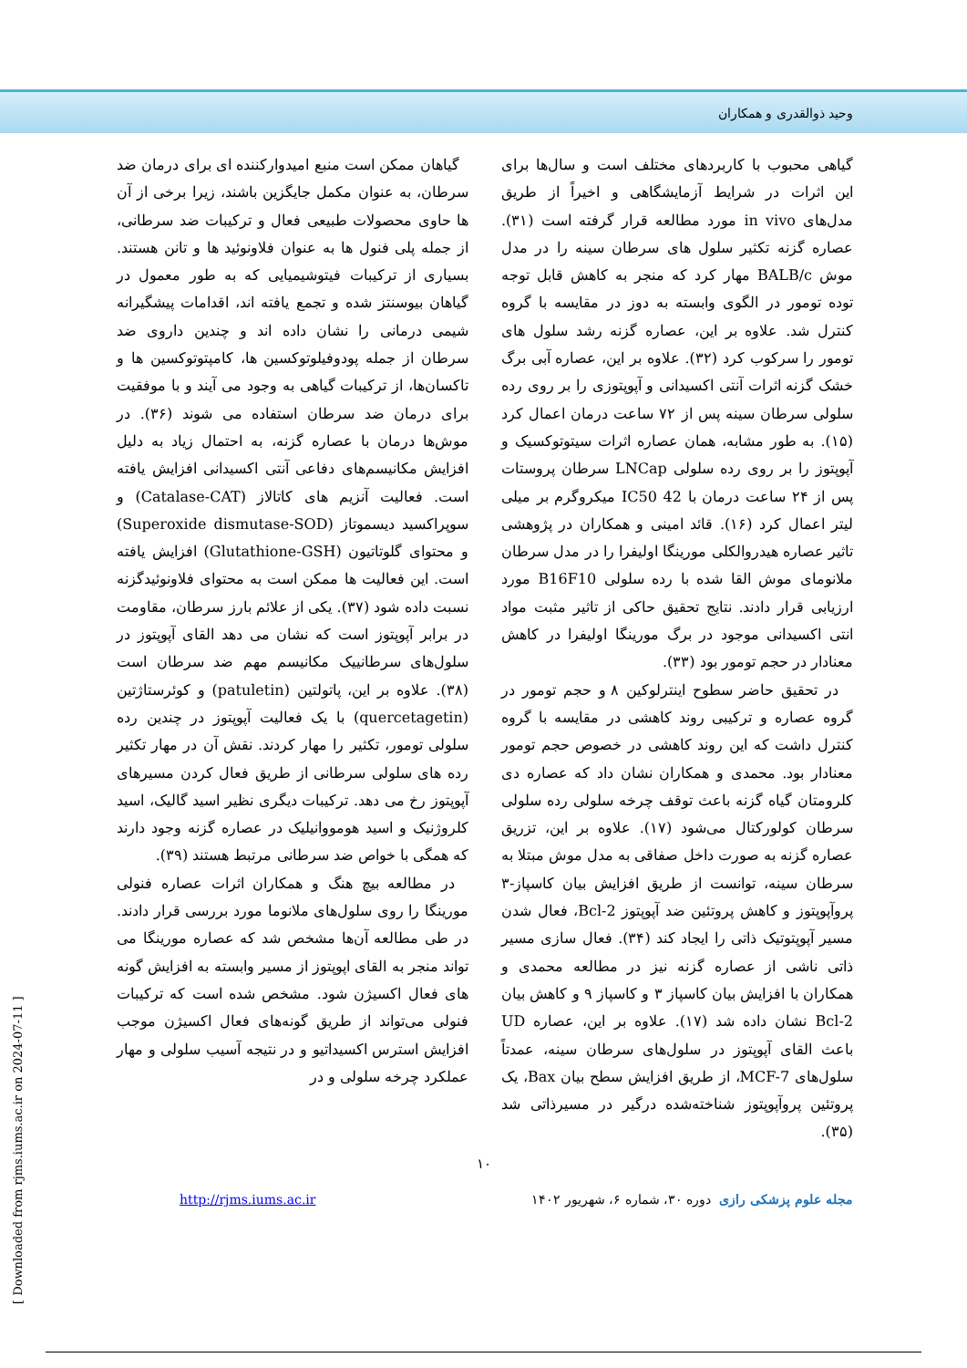وحید ذوالقدری و همکاران
گیاهی محبوب با کاربردهای مختلف است و سال‌ها برای این اثرات در شرایط آزمایشگاهی و اخیراً از طریق مدل‌های in vivo مورد مطالعه قرار گرفته است (۳۱). عصاره گزنه تکثیر سلول های سرطان سینه را در مدل موش BALB/c مهار کرد که منجر به کاهش قابل توجه توده تومور در الگوی وابسته به دوز در مقایسه با گروه کنترل شد. علاوه بر این، عصاره گزنه رشد سلول های تومور را سرکوب کرد (۳۲). علاوه بر این، عصاره آبی برگ خشک گزنه اثرات آنتی اکسیدانی و آپوپتوزی را بر روی رده سلولی سرطان سینه پس از ۷۲ ساعت درمان اعمال کرد (۱۵). به طور مشابه، همان عصاره اثرات سیتوتوکسیک و آپوپتوز را بر روی رده سلولی LNCap سرطان پروستات پس از ۲۴ ساعت درمان با IC50 42 میکروگرم بر میلی لیتر اعمال کرد (۱۶). قائد امینی و همکاران در پژوهشی تاثیر عصاره هیدروالکلی مورینگا اولیفرا را در مدل سرطان ملانومای موش القا شده با رده سلولی B16F10 مورد ارزیابی قرار دادند. نتایج تحقیق حاکی از تاثیر مثبت مواد انتی اکسیدانی موجود در برگ مورینگا اولیفرا در کاهش معنادار در حجم تومور بود (۳۳).
در تحقیق حاضر سطوح اینترلوکین ۸ و حجم تومور در گروه عصاره و ترکیبی روند کاهشی در مقایسه با گروه کنترل داشت که این روند کاهشی در خصوص حجم تومور معنادار بود. محمدی و همکاران نشان داد که عصاره دی کلرومتان گیاه گزنه باعث توقف چرخه سلولی رده سلولی سرطان کولورکتال می‌شود (۱۷). علاوه بر این، تزریق عصاره گزنه به صورت داخل صفاقی به مدل موش مبتلا به سرطان سینه، توانست از طریق افزایش بیان کاسپاز-۳ پروآپوپتوز و کاهش پروتئین ضد آپوپتوز Bcl-2، فعال شدن مسیر آپوپتوتیک ذاتی را ایجاد کند (۳۴). فعال سازی مسیر ذاتی ناشی از عصاره گزنه نیز در مطالعه محمدی و همکاران با افزایش بیان کاسپاز ۳ و کاسپاز ۹ و کاهش بیان Bcl-2 نشان داده شد (۱۷). علاوه بر این، عصاره UD باعث القای آپوپتوز در سلول‌های سرطان سینه، عمدتاً سلول‌های MCF-7، از طریق افزایش سطح بیان Bax، یک پروتئین پروآپوپتوز شناخته‌شده درگیر در مسیرذاتی شد (۳۵).
گیاهان ممکن است منبع امیدوارکننده ای برای درمان ضد سرطان، به عنوان مکمل جایگزین باشند، زیرا برخی از آن ها حاوی محصولات طبیعی فعال و ترکیبات ضد سرطانی، از جمله پلی فنول ها به عنوان فلاونوئید ها و تانن هستند. بسیاری از ترکیبات فیتوشیمیایی که به طور معمول در گیاهان بیوسنتز شده و تجمع یافته اند، اقدامات پیشگیرانه شیمی درمانی را نشان داده اند و چندین داروی ضد سرطان از جمله پودوفیلوتوکسین ها، کامپتوتوکسین ها و تاکسان‌ها، از ترکیبات گیاهی به وجود می آیند و با موفقیت برای درمان ضد سرطان استفاده می شوند (۳۶). در موش‌ها درمان با عصاره گزنه، به احتمال زیاد به دلیل افزایش مکانیسم‌های دفاعی آنتی اکسیدانی افزایش یافته است. فعالیت آنزیم های کاتالاز (Catalase-CAT) و سوپراکسید دیسموتاز (Superoxide dismutase-SOD) و محتوای گلوتاتیون (Glutathione-GSH) افزایش یافته است. این فعالیت ها ممکن است به محتوای فلاونوئیدگزنه نسبت داده شود (۳۷). یکی از علائم بارز سرطان، مقاومت در برابر آپوپتوز است که نشان می دهد القای آپوپتوز در سلول‌های سرطانییک مکانیسم مهم ضد سرطان است (۳۸). علاوه بر این، پاتولتین (patuletin) و کوئرستاژتین (quercetagetin) با یک فعالیت آپوپتوز در چندین رده سلولی تومور، تکثیر را مهار کردند. نقش آن در مهار تکثیر رده های سلولی سرطانی از طریق فعال کردن مسیرهای آپوپتوز رخ می دهد. ترکیبات دیگری نظیر اسید گالیک، اسید کلروژنیک و اسید هومووانیلیک در عصاره گزنه وجود دارند که همگی با خواص ضد سرطانی مرتبط هستند (۳۹).
در مطالعه بیچ هنگ و همکاران اثرات عصاره فنولی مورینگا را روی سلول‌های ملانوما مورد بررسی قرار دادند. در طی مطالعه آن‌ها مشخص شد که عصاره مورینگا می تواند منجر به القای اپوپتوز از مسیر وابسته به افزایش گونه های فعال اکسیژن شود. مشخص شده است که ترکیبات فنولی می‌تواند از طریق گونه‌های فعال اکسیژن موجب افزایش استرس اکسیداتیو و در نتیجه آسیب سلولی و مهار عملکرد چرخه سلولی و در
۱۰
مجله علوم پزشکی رازی دوره ۳۰، شماره ۶، شهریور ۱۴۰۲ http://rjms.iums.ac.ir
[ Downloaded from rjms.iums.ac.ir on 2024-07-11 ]